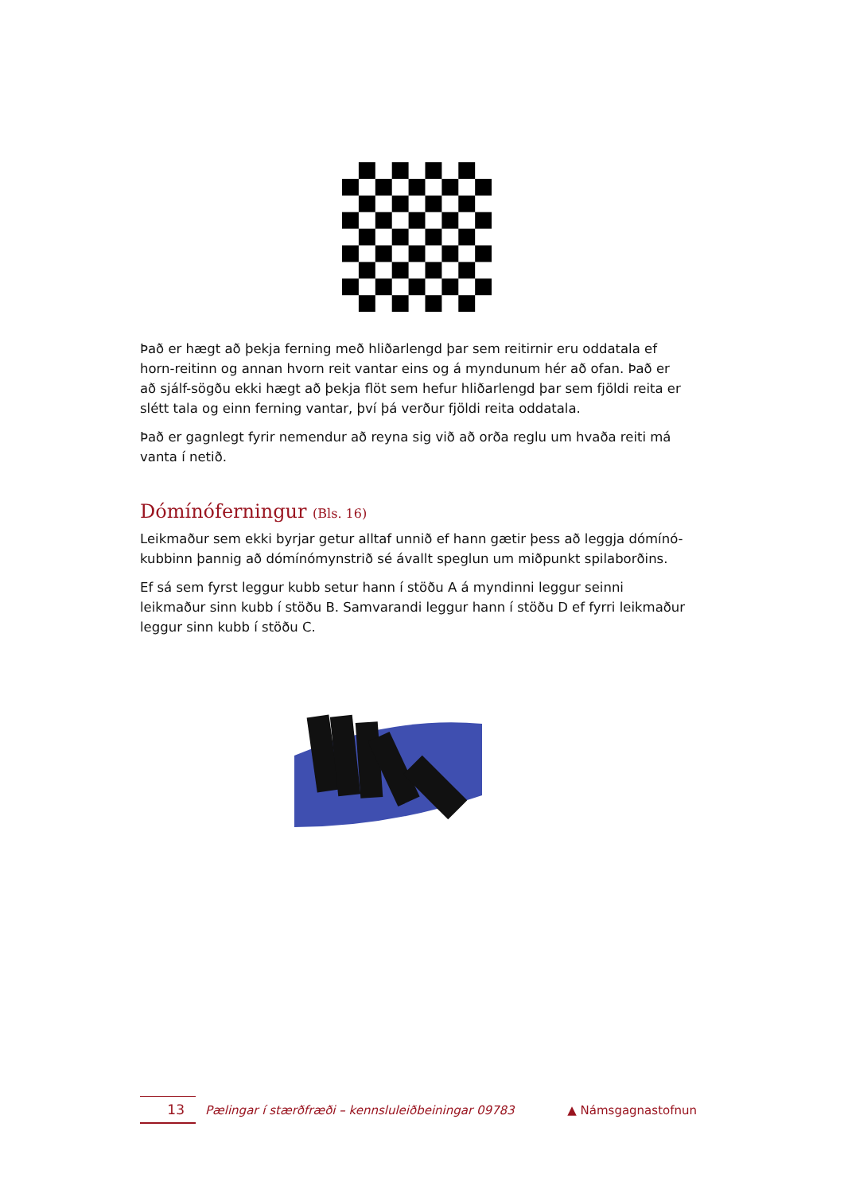Það er hægt að þekja ferning með hliðarlengd þar sem reitirnir eru oddatala ef horn-reitinn og annan hvorn reit vantar eins og á myndunum hér að ofan. Það er að sjálf-sögðu ekki hægt að þekja flöt sem hefur hliðarlengd þar sem fjöldi reita er slétt tala og einn ferning vantar, því þá verður fjöldi reita oddatala.
Það er gagnlegt fyrir nemendur að reyna sig við að orða reglu um hvaða reiti má vanta í netið.
Dómínóferningur (Bls. 16)
Leikmaður sem ekki byrjar getur alltaf unnið ef hann gætir þess að leggja dómínó-kubbinn þannig að dómínómynstrið sé ávallt speglun um miðpunkt spilaborðins.
Ef sá sem fyrst leggur kubb setur hann í stöðu A á myndinni leggur seinni leikmaður sinn kubb í stöðu B. Samvarandi leggur hann í stöðu D ef fyrri leikmaður leggur sinn kubb í stöðu C.
13 Pælingar í stærðfræði – kennsluleiðbeiningar 09783 ▲ Námsgagnastofnun